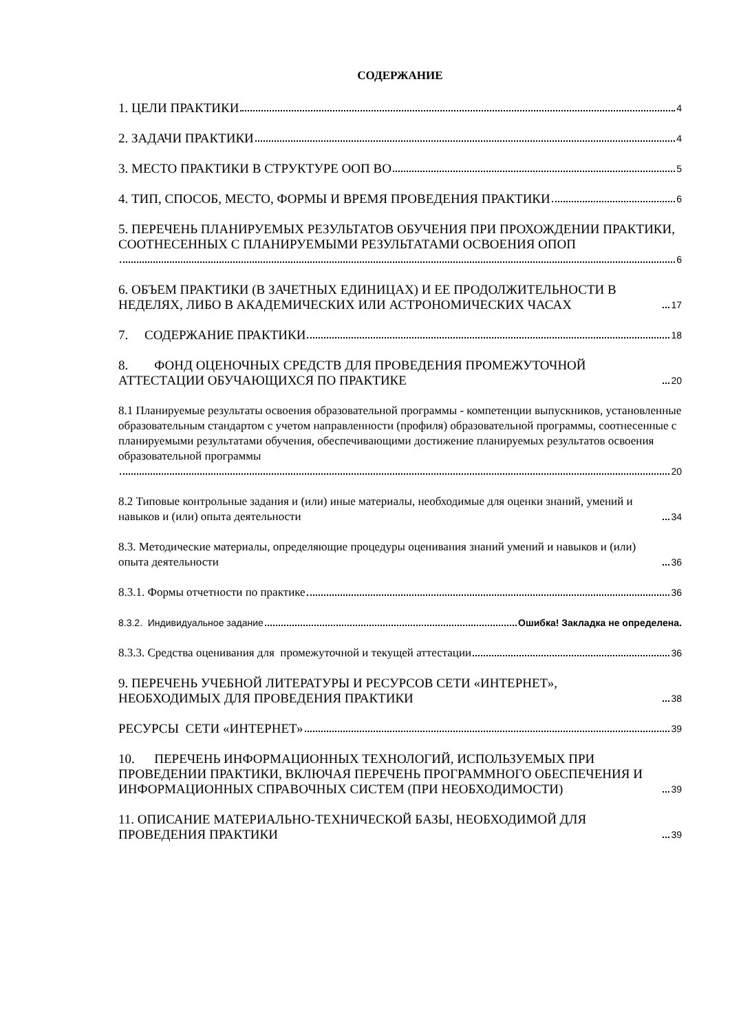СОДЕРЖАНИЕ
1. ЦЕЛИ ПРАКТИКИ 4
2. ЗАДАЧИ ПРАКТИКИ 4
3. МЕСТО ПРАКТИКИ В СТРУКТУРЕ ООП ВО 5
4. ТИП, СПОСОБ, МЕСТО, ФОРМЫ И ВРЕМЯ ПРОВЕДЕНИЯ ПРАКТИКИ 6
5. ПЕРЕЧЕНЬ ПЛАНИРУЕМЫХ РЕЗУЛЬТАТОВ ОБУЧЕНИЯ ПРИ ПРОХОЖДЕНИИ ПРАКТИКИ, СООТНЕСЕННЫХ С ПЛАНИРУЕМЫМИ РЕЗУЛЬТАТАМИ ОСВОЕНИЯ ОПОП
6
6. ОБЪЕМ ПРАКТИКИ (В ЗАЧЕТНЫХ ЕДИНИЦАХ) И ЕЕ ПРОДОЛЖИТЕЛЬНОСТИ В НЕДЕЛЯХ, ЛИБО В АКАДЕМИЧЕСКИХ ИЛИ АСТРОНОМИЧЕСКИХ ЧАСАХ 17
7. СОДЕРЖАНИЕ ПРАКТИКИ 18
8. ФОНД ОЦЕНОЧНЫХ СРЕДСТВ ДЛЯ ПРОВЕДЕНИЯ ПРОМЕЖУТОЧНОЙ АТТЕСТАЦИИ ОБУЧАЮЩИХСЯ ПО ПРАКТИКЕ 20
8.1 Планируемые результаты освоения образовательной программы - компетенции выпускников, установленные образовательным стандартом с учетом направленности (профиля) образовательной программы, соотнесенные с планируемыми результатами обучения, обеспечивающими достижение планируемых результатов освоения образовательной программы
20
8.2 Типовые контрольные задания и (или) иные материалы, необходимые для оценки знаний, умений и навыков и (или) опыта деятельности 34
8.3. Методические материалы, определяющие процедуры оценивания знаний умений и навыков и (или) опыта деятельности 36
8.3.1. Формы отчетности по практике 36
8.3.2. Индивидуальное задание Ошибка! Закладка не определена.
8.3.3. Средства оценивания для промежуточной и текущей аттестации 36
9. ПЕРЕЧЕНЬ УЧЕБНОЙ ЛИТЕРАТУРЫ И РЕСУРСОВ СЕТИ «ИНТЕРНЕТ», НЕОБХОДИМЫХ ДЛЯ ПРОВЕДЕНИЯ ПРАКТИКИ 38
РЕСУРСЫ СЕТИ «ИНТЕРНЕТ» 39
10. ПЕРЕЧЕНЬ ИНФОРМАЦИОННЫХ ТЕХНОЛОГИЙ, ИСПОЛЬЗУЕМЫХ ПРИ ПРОВЕДЕНИИ ПРАКТИКИ, ВКЛЮЧАЯ ПЕРЕЧЕНЬ ПРОГРАММНОГО ОБЕСПЕЧЕНИЯ И ИНФОРМАЦИОННЫХ СПРАВОЧНЫХ СИСТЕМ (ПРИ НЕОБХОДИМОСТИ) 39
11. ОПИСАНИЕ МАТЕРИАЛЬНО-ТЕХНИЧЕСКОЙ БАЗЫ, НЕОБХОДИМОЙ ДЛЯ ПРОВЕДЕНИЯ ПРАКТИКИ 39